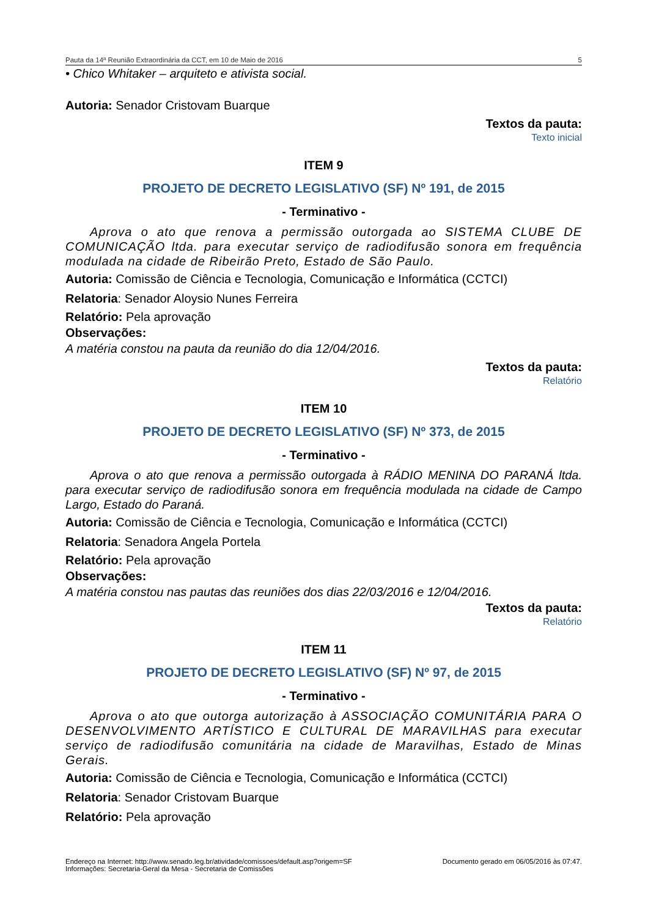Pauta da 14ª Reunião Extraordinária da CCT, em 10 de Maio de 2016 5
• Chico Whitaker – arquiteto e ativista social.
Autoria: Senador Cristovam Buarque
Textos da pauta:
Texto inicial
ITEM 9
PROJETO DE DECRETO LEGISLATIVO (SF) Nº 191, de 2015
- Terminativo -
Aprova o ato que renova a permissão outorgada ao SISTEMA CLUBE DE COMUNICAÇÃO ltda. para executar serviço de radiodifusão sonora em frequência modulada na cidade de Ribeirão Preto, Estado de São Paulo.
Autoria: Comissão de Ciência e Tecnologia, Comunicação e Informática (CCTCI)
Relatoria: Senador Aloysio Nunes Ferreira
Relatório: Pela aprovação
Observações:
A matéria constou na pauta da reunião do dia 12/04/2016.
Textos da pauta:
Relatório
ITEM 10
PROJETO DE DECRETO LEGISLATIVO (SF) Nº 373, de 2015
- Terminativo -
Aprova o ato que renova a permissão outorgada à RÁDIO MENINA DO PARANÁ ltda. para executar serviço de radiodifusão sonora em frequência modulada na cidade de Campo Largo, Estado do Paraná.
Autoria: Comissão de Ciência e Tecnologia, Comunicação e Informática (CCTCI)
Relatoria: Senadora Angela Portela
Relatório: Pela aprovação
Observações:
A matéria constou nas pautas das reuniões dos dias 22/03/2016 e 12/04/2016.
Textos da pauta:
Relatório
ITEM 11
PROJETO DE DECRETO LEGISLATIVO (SF) Nº 97, de 2015
- Terminativo -
Aprova o ato que outorga autorização à ASSOCIAÇÃO COMUNITÁRIA PARA O DESENVOLVIMENTO ARTÍSTICO E CULTURAL DE MARAVILHAS para executar serviço de radiodifusão comunitária na cidade de Maravilhas, Estado de Minas Gerais.
Autoria: Comissão de Ciência e Tecnologia, Comunicação e Informática (CCTCI)
Relatoria: Senador Cristovam Buarque
Relatório: Pela aprovação
Endereço na Internet: http://www.senado.leg.br/atividade/comissoes/default.asp?origem=SF
Informações: Secretaria-Geral da Mesa - Secretaria de Comissões
Documento gerado em 06/05/2016 às 07:47.